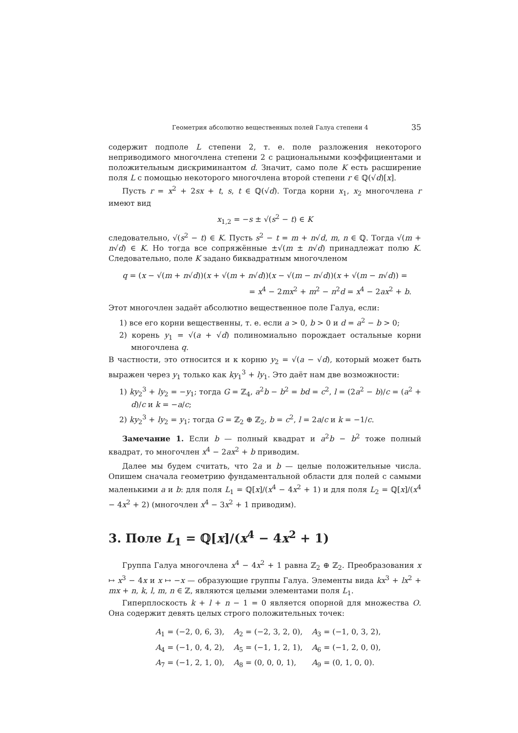Геометрия абсолютно вещественных полей Галуа степени 4 35
содержит подполе L степени 2, т. е. поле разложения некоторого неприводимого многочлена степени 2 с рациональными коэффициентами и положительным дискриминантом d. Значит, само поле K есть расширение поля L с помощью некоторого многочлена второй степени r ∈ ℚ(√d)[x].
Пусть r = x<sup>2</sup> + 2sx + t, s, t ∈ ℚ(√d). Тогда корни x<sub>1</sub>, x<sub>2</sub> многочлена r имеют вид
x<sub>1,2</sub> = −s ± √(s<sup>2</sup> − t) ∈ K
следовательно, √(s<sup>2</sup> − t) ∈ K. Пусть s<sup>2</sup> − t = m + n√d, m, n ∈ ℚ. Тогда √(m + n√d) ∈ K. Но тогда все сопряжённые ±√(m ± n√d) принадлежат полю K. Следовательно, поле K задано биквадратным многочленом
q = (x − √(m + n√d))(x + √(m + n√d))(x − √(m − n√d))(x + √(m − n√d)) =
= x<sup>4</sup> − 2mx<sup>2</sup> + m<sup>2</sup> − n<sup>2</sup>d = x<sup>4</sup> − 2ax<sup>2</sup> + b.
Этот многочлен задаёт абсолютно вещественное поле Галуа, если:
1) все его корни вещественны, т. е. если a > 0, b > 0 и d = a<sup>2</sup> − b > 0;
2) корень y<sub>1</sub> = √(a + √d) полиномиально порождает остальные корни многочлена q.
В частности, это относится и к корню y<sub>2</sub> = √(a − √d), который может быть выражен через y<sub>1</sub> только как ky<sub>1</sub><sup>3</sup> + ly<sub>1</sub>. Это даёт нам две возможности:
1) ky<sub>2</sub><sup>3</sup> + ly<sub>2</sub> = −y<sub>1</sub>; тогда G = ℤ<sub>4</sub>, a<sup>2</sup>b − b<sup>2</sup> = bd = c<sup>2</sup>, l = (2a<sup>2</sup> − b)/c = (a<sup>2</sup> + d)/c и k = −a/c;
2) ky<sub>2</sub><sup>3</sup> + ly<sub>2</sub> = y<sub>1</sub>; тогда G = ℤ<sub>2</sub> ⊕ ℤ<sub>2</sub>, b = c<sup>2</sup>, l = 2a/c и k = −1/c.
Замечание 1. Если b — полный квадрат и a<sup>2</sup>b − b<sup>2</sup> тоже полный квадрат, то многочлен x<sup>4</sup> − 2ax<sup>2</sup> + b приводим.
Далее мы будем считать, что 2a и b — целые положительные числа. Опишем сначала геометрию фундаментальной области для полей с самыми маленькими a и b: для поля L<sub>1</sub> = ℚ[x]/(x<sup>4</sup> − 4x<sup>2</sup> + 1) и для поля L<sub>2</sub> = ℚ[x]/(x<sup>4</sup> − 4x<sup>2</sup> + 2) (многочлен x<sup>4</sup> − 3x<sup>2</sup> + 1 приводим).
3. Поле L<sub>1</sub> = ℚ[x]/(x<sup>4</sup> − 4x<sup>2</sup> + 1)
Группа Галуа многочлена x<sup>4</sup> − 4x<sup>2</sup> + 1 равна ℤ<sub>2</sub> ⊕ ℤ<sub>2</sub>. Преобразования x ↦ x<sup>3</sup> − 4x и x ↦ −x — образующие группы Галуа. Элементы вида kx<sup>3</sup> + lx<sup>2</sup> + mx + n, k, l, m, n ∈ ℤ, являются целыми элементами поля L<sub>1</sub>.
Гиперплоскость k + l + n − 1 = 0 является опорной для множества O. Она содержит девять целых строго положительных точек:
A<sub>1</sub> = (−2, 0, 6, 3), A<sub>2</sub> = (−2, 3, 2, 0), A<sub>3</sub> = (−1, 0, 3, 2),
A<sub>4</sub> = (−1, 0, 4, 2), A<sub>5</sub> = (−1, 1, 2, 1), A<sub>6</sub> = (−1, 2, 0, 0),
A<sub>7</sub> = (−1, 2, 1, 0), A<sub>8</sub> = (0, 0, 0, 1), A<sub>9</sub> = (0, 1, 0, 0).